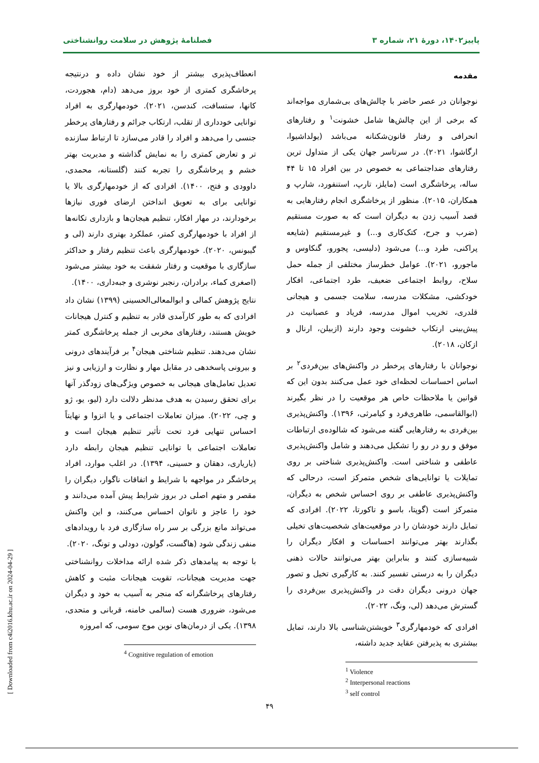پاییز۱۴۰۲، دورهٔ ۲۱، شماره ۳ فصلنامهٔ پژوهش در سلامت روانشناختی
مقدمه
نوجوانان در عصر حاضر با چالش‌های بی‌شماری مواجه‌اند که برخی از این چالش‌ها شامل خشونت<sup>۱</sup> و رفتارهای انحرافی و رفتار قانون‌شکنانه می‌باشد (یولداشیوا، ارگاشوا، ۲۰۲۱). در سرتاسر جهان یکی از متداول ترین رفتارهای ضداجتماعی به خصوص در بین افراد ۱۵ تا ۴۴ ساله، پرخاشگری است (مایلز، تارپ، استنفورد، شارپ و همکاران، ۲۰۱۵). منظور از پرخاشگری انجام رفتارهایی به قصد آسیب زدن به دیگران است که به صورت مستقیم (ضرب و جرح، کتک‌کاری و...) و غیرمستقیم (شایعه پراکنی، طرد و...) می‌شود (دلیسی، پجورو، گنکاوس و ماجورو، ۲۰۲۱). عوامل خطرساز مختلفی از جمله حمل سلاح، روابط اجتماعی ضعیف، طرد اجتماعی، افکار خودکشی، مشکلات مدرسه، سلامت جسمی و هیجانی قلدری، تخریب اموال مدرسه، فریاد و عصبانیت در پیش‌بینی ارتکاب خشونت وجود دارند (ازبیلن، ارنال و ازکان، ۲۰۱۸).
نوجوانان با رفتارهای پرخطر در واکنش‌های بین‌فردی<sup>۲</sup> بر اساس احساسات لحظه‌ای خود عمل می‌کنند بدون این که قوانین یا ملاحظات خاص هر موقعیت را در نظر بگیرند (ابوالقاسمی، طاهری‌فرد و کیامرثی، ۱۳۹۶). واکنش‌پذیری بین‌فردی به رفتارهایی گفته می‌شود که شالوده‌ی ارتباطات موفق و رو در رو را تشکیل می‌دهند و شامل واکنش‌پذیری عاطفی و شناختی است. واکنش‌پذیری شناختی بر روی تمایلات یا توانایی‌های شخص متمرکز است، درحالی که واکنش‌پذیری عاطفی بر روی احساس شخص به دیگران، متمرکز است (گوپتا، باسو و تاکورتا، ۲۰۲۲). افرادی که تمایل دارند خودشان را در موقعیت‌های شخصیت‌های تخیلی بگذارند بهتر می‌توانند احساسات و افکار دیگران را شبیه‌سازی کنند و بنابراین بهتر می‌توانند حالات ذهنی دیگران را به درستی تفسیر کنند. به کارگیری تخیل و تصور جهان درونی دیگران دقت در واکنش‌پذیری بین‌فردی را گسترش می‌دهد (لی، ونگ، ۲۰۲۲).
افرادی که خودمهارگری<sup>۳</sup> خویشتن‌شناسی بالا دارند، تمایل بیشتری به پذیرفتن عقاید جدید داشته،
<sup>1</sup> Violence
<sup>2</sup> Interpersonal reactions
<sup>3</sup> self control
انعطاف‌پذیری بیشتر از خود نشان داده و درنتیجه پرخاشگری کمتری از خود بروز می‌دهد (دام، هجوردت، کانها، ستسافت، کندسن، ۲۰۲۱). خودمهارگری به افراد توانایی خودداری از تقلب، ارتکاب جرائم و رفتارهای پرخطر جنسی را می‌دهد و افراد را قادر می‌سازد تا ارتباط سازنده تر و تعارض کمتری را به نمایش گذاشته و مدیریت بهتر خشم و پرخاشگری را تجربه کنند (گلستانه، محمدی، داوودی و فتح، ۱۴۰۰). افرادی که از خودمهارگری بالا یا توانایی برای به تعویق انداختن ارضای فوری نیازها برخودارند، در مهار افکار، تنظیم هیجان‌ها و بازداری تکانه‌ها از افراد با خودمهارگری کمتر، عملکرد بهتری دارند (لی و گیبونس، ۲۰۲۰). خودمهارگری باعث تنظیم رفتار و حداکثر سازگاری با موقعیت و رفتار شفقت به خود بیشتر می‌شود (اصغری کماء، برادران، رنجبر نوشری و جبه‌داری، ۱۴۰۰).
نتایج پژوهش کمالی و ابوالمعالی‌الحسینی (۱۳۹۹) نشان داد افرادی که به طور کارآمدی قادر به تنظیم و کنترل هیجانات خویش هستند، رفتارهای مخربی از جمله پرخاشگری کمتر نشان می‌دهند. تنظیم شناختی هیجان<sup>۴</sup> بر فرآیندهای درونی و بیرونی پاسخدهی در مقابل مهار و نظارت و ارزیابی و نیز تعدیل تعامل‌های هیجانی به خصوص ویژگی‌های زودگذر آنها برای تحقق رسیدن به هدف مدنظر دلالت دارد (لیو، یو، ژو و چی، ۲۰۲۲). میزان تعاملات اجتماعی و یا انزوا و نهایتاً احساس تنهایی فرد تحت تأثیر تنظیم هیجان است و تعاملات اجتماعی با توانایی تنظیم هیجان رابطه دارد (یاریاری، دهقان و حسینی، ۱۳۹۴). در اغلب موارد، افراد پرخاشگر در مواجهه با شرایط و اتفاقات ناگوار، دیگران را مقصر و متهم اصلی در بروز شرایط پیش آمده می‌دانند و خود را عاجز و ناتوان احساس می‌کنند، و این واکنش می‌تواند مانع بزرگی بر سر راه سازگاری فرد با رویدادهای منفی زندگی شود (هاگست، گولون، دودلی و تونگ، ۲۰۲۰).
با توجه به پیامدهای ذکر شده ارائه مداخلات روانشناختی جهت مدیریت هیجانات، تقویت هیجانات مثبت و کاهش رفتارهای پرخاشگرانه که منجر به آسیب به خود و دیگران می‌شود، ضروری هست (سالمی خامنه، قربانی و متحدی، ۱۳۹۸). یکی از درمان‌های نوین موج سومی، که امروزه
<sup>4</sup> Cognitive regulation of emotion
۴۹
[ Downloaded from c4i2016.khu.ac.ir on 2024-04-29 ]